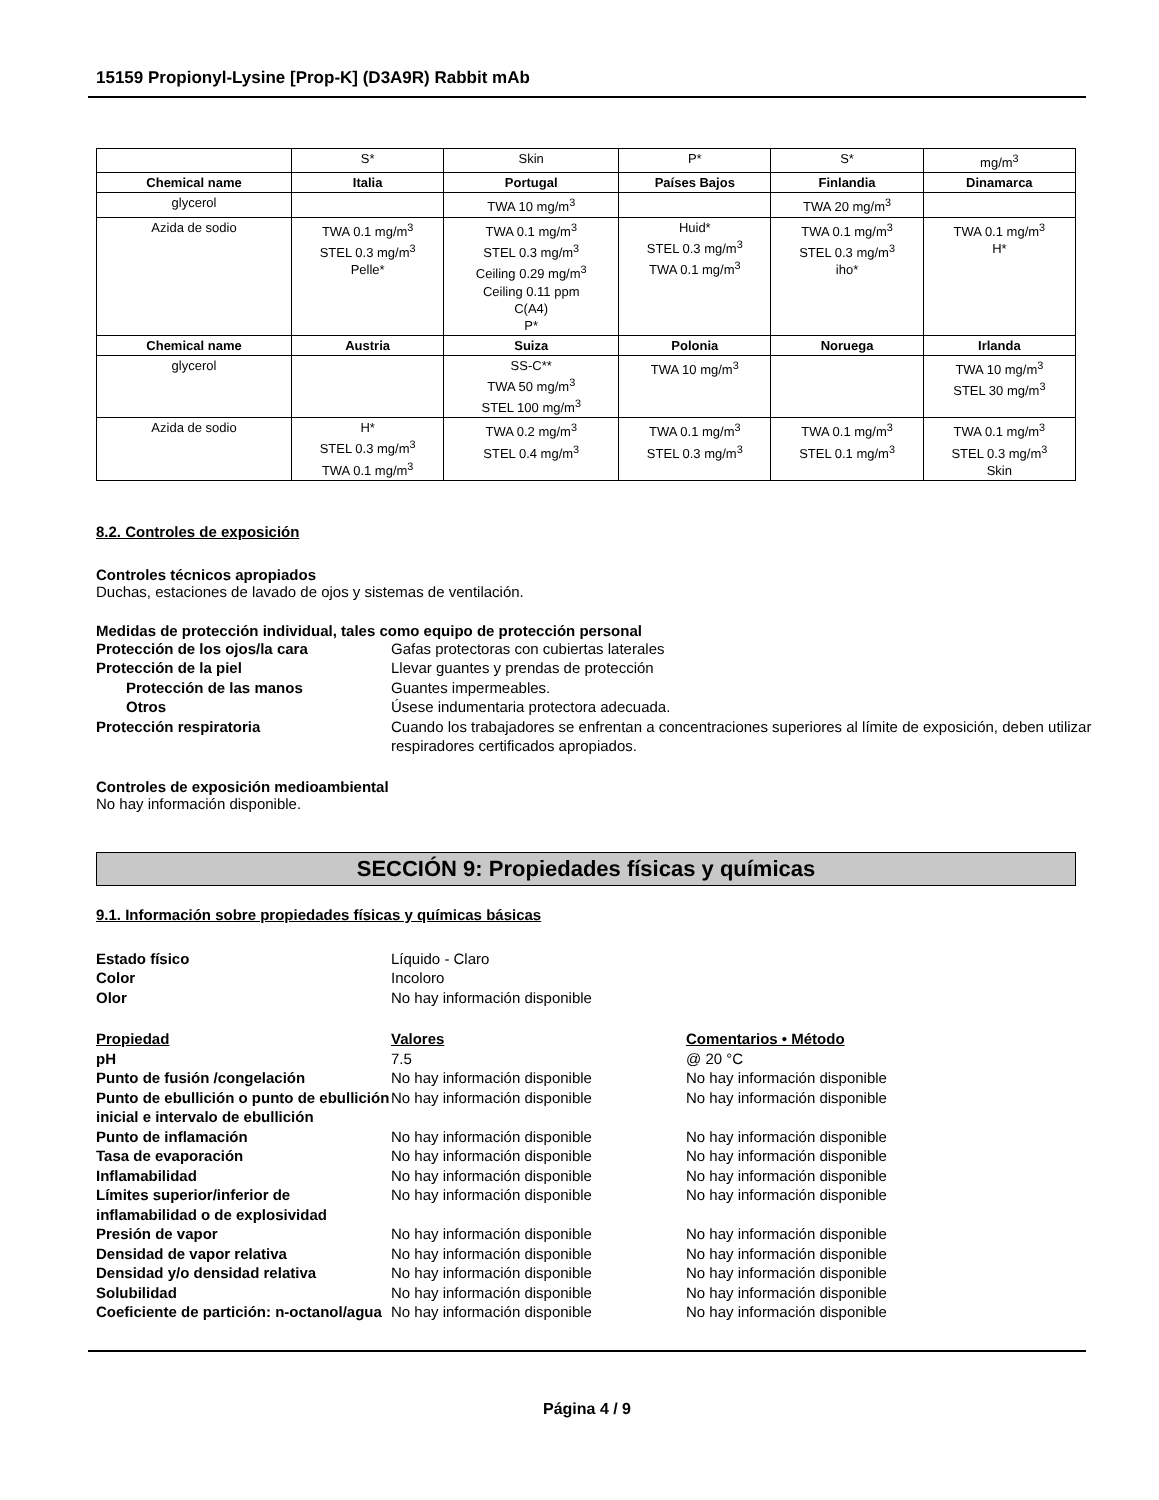15159 Propionyl-Lysine [Prop-K] (D3A9R) Rabbit mAb
| | S* | Skin | P* | S* | mg/m<sup>3</sup> |
| Chemical name | Italia | Portugal | Países Bajos | Finlandia | Dinamarca |
| glycerol | | TWA 10 mg/m<sup>3</sup> | | TWA 20 mg/m<sup>3</sup> | |
| Azida de sodio | TWA 0.1 mg/m<sup>3</sup> STEL 0.3 mg/m<sup>3</sup> Pelle* | TWA 0.1 mg/m<sup>3</sup> STEL 0.3 mg/m<sup>3</sup> Ceiling 0.29 mg/m<sup>3</sup> Ceiling 0.11 ppm C(A4) P* | Huid* STEL 0.3 mg/m<sup>3</sup> TWA 0.1 mg/m<sup>3</sup> | TWA 0.1 mg/m<sup>3</sup> STEL 0.3 mg/m<sup>3</sup> iho* | TWA 0.1 mg/m<sup>3</sup> H* |
| Chemical name | Austria | Suiza | Polonia | Noruega | Irlanda |
| glycerol | | SS-C** TWA 50 mg/m<sup>3</sup> STEL 100 mg/m<sup>3</sup> | TWA 10 mg/m<sup>3</sup> | | TWA 10 mg/m<sup>3</sup> STEL 30 mg/m<sup>3</sup> |
| Azida de sodio | H* STEL 0.3 mg/m<sup>3</sup> TWA 0.1 mg/m<sup>3</sup> | TWA 0.2 mg/m<sup>3</sup> STEL 0.4 mg/m<sup>3</sup> | TWA 0.1 mg/m<sup>3</sup> STEL 0.3 mg/m<sup>3</sup> | TWA 0.1 mg/m<sup>3</sup> STEL 0.1 mg/m<sup>3</sup> | TWA 0.1 mg/m<sup>3</sup> STEL 0.3 mg/m<sup>3</sup> Skin |
8.2. Controles de exposición
Controles técnicos apropiados
Duchas, estaciones de lavado de ojos y sistemas de ventilación.
Medidas de protección individual, tales como equipo de protección personal
Protección de los ojos/la cara Gafas protectoras con cubiertas laterales Protección de la piel Llevar guantes y prendas de protección Protección de las manos Guantes impermeables. Otros Úsese indumentaria protectora adecuada. Protección respiratoria Cuando los trabajadores se enfrentan a concentraciones superiores al límite de exposición, deben utilizar respiradores certificados apropiados.
Controles de exposición medioambiental
No hay información disponible.
SECCIÓN 9: Propiedades físicas y químicas
9.1. Información sobre propiedades físicas y químicas básicas
Estado físico Líquido - Claro Color Incoloro Olor No hay información disponible
Propiedad Valores Comentarios • Método pH 7.5 @ 20 °C Punto de fusión /congelación No hay información disponible No hay información disponible Punto de ebullición o punto de ebullición inicial e intervalo de ebullición No hay información disponible No hay información disponible Punto de inflamación No hay información disponible No hay información disponible Tasa de evaporación No hay información disponible No hay información disponible Inflamabilidad No hay información disponible No hay información disponible Límites superior/inferior de inflamabilidad o de explosividad No hay información disponible No hay información disponible Presión de vapor No hay información disponible No hay información disponible Densidad de vapor relativa No hay información disponible No hay información disponible Densidad y/o densidad relativa No hay información disponible No hay información disponible Solubilidad No hay información disponible No hay información disponible Coeficiente de partición: n-octanol/agua No hay información disponible No hay información disponible
Página 4 / 9